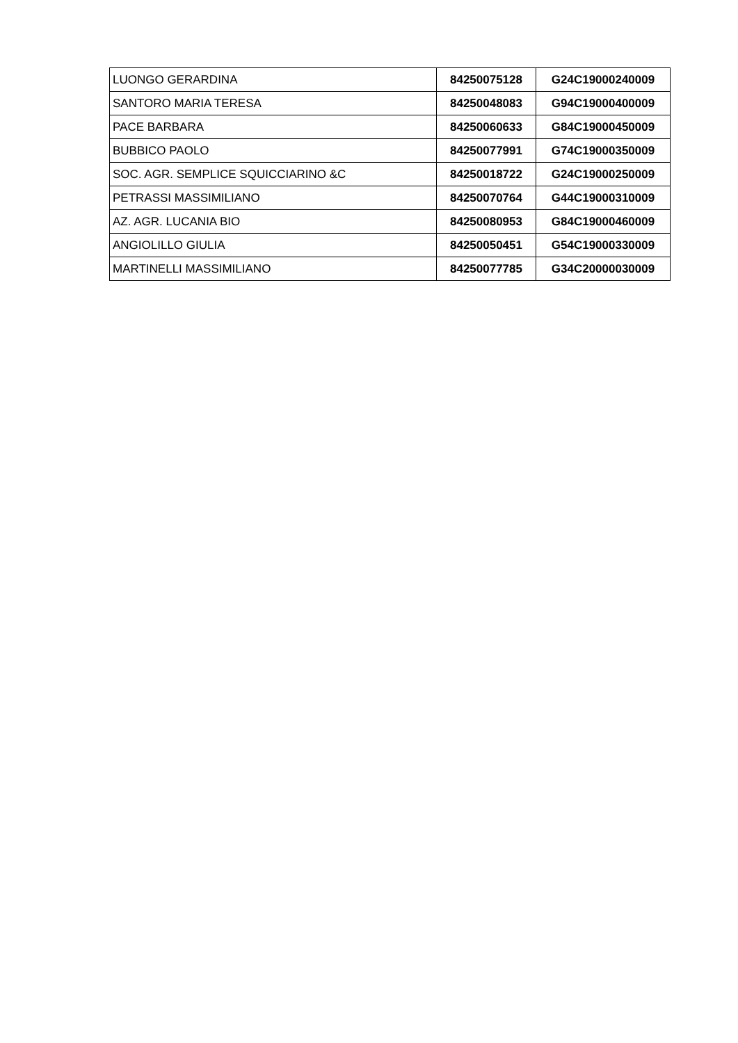| LUONGO GERARDINA | 84250075128 | G24C19000240009 |
| SANTORO MARIA TERESA | 84250048083 | G94C19000400009 |
| PACE BARBARA | 84250060633 | G84C19000450009 |
| BUBBICO PAOLO | 84250077991 | G74C19000350009 |
| SOC. AGR. SEMPLICE SQUICCIARINO &C | 84250018722 | G24C19000250009 |
| PETRASSI MASSIMILIANO | 84250070764 | G44C19000310009 |
| AZ. AGR. LUCANIA BIO | 84250080953 | G84C19000460009 |
| ANGIOLILLO GIULIA | 84250050451 | G54C19000330009 |
| MARTINELLI MASSIMILIANO | 84250077785 | G34C20000030009 |